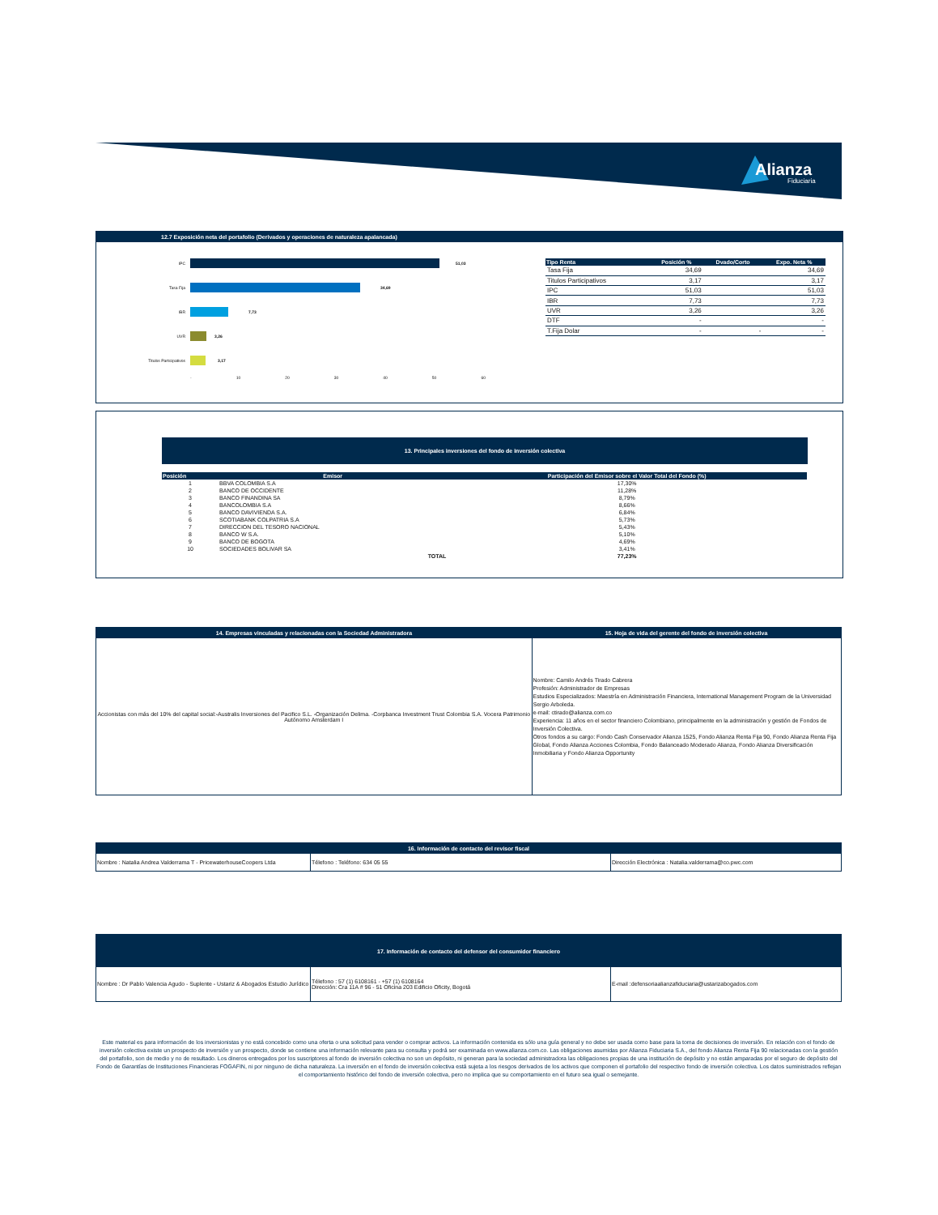Alianza
Fiduciaria
12.7 Exposición neta del portafolio (Derivados y operaciones de naturaleza apalancada)
IPC 51,03
Tasa Fija 34,69
IBR 7,73
UVR 3,26
Titulos Participativos
3,17
- 10 20 30 40 50 60
| Tipo Renta | Posición % | Dvado/Corto | Expo. Neta % |
| --- | --- | --- | --- |
| Tasa Fija | 34,69 | | 34,69 |
| Titulos Participativos | 3,17 | | 3,17 |
| IPC | 51,03 | | 51,03 |
| IBR | 7,73 | | 7,73 |
| UVR | 3,26 | | 3,26 |
| DTF | - | | - |
| T.Fija Dolar | - | - | - |
13. Principales inversiones del fondo de inversión colectiva
| Posición | Emisor | Participación del Emisor sobre el Valor Total del Fondo (%) |
| --- | --- | --- |
| 1 | BBVA COLOMBIA S.A | 17,30% |
| 2 | BANCO DE OCCIDENTE | 11,28% |
| 3 | BANCO FINANDINA SA | 8,79% |
| 4 | BANCOLOMBIA S.A | 8,66% |
| 5 | BANCO DAVIVIENDA S.A. | 6,84% |
| 6 | SCOTIABANK COLPATRIA S.A | 5,73% |
| 7 | DIRECCION DEL TESORO NACIONAL | 5,43% |
| 8 | BANCO W S.A. | 5,10% |
| 9 | BANCO DE BOGOTA | 4,69% |
| 10 | SOCIEDADES BOLIVAR SA | 3,41% |
| | TOTAL | 77,23% |
| 14. Empresas vinculadas y relacionadas con la Sociedad Administradora | 15. Hoja de vida del gerente del fondo de inversión colectiva |
| --- | --- |
| Accionistas con más del 10% del capital social:-Australis Inversiones del Pacifico S.L. -Organización Delima. -Corpbanca Investment Trust Colombia S.A. Vocera Patrimonio Autónomo Amsterdam I | Nombre: Camilo Andrés Tirado Cabrera Profesión: Administrador de Empresas Estudios Especializados: Maestría en Administración Financiera, International Management Program de la Universidad Sergio Arboleda. e-mail: ctirado@alianza.com.co Experiencia: 11 años en el sector financiero Colombiano, principalmente en la administración y gestión de Fondos de Inversión Colectiva. Otros fondos a su cargo: Fondo Cash Conservador Alianza 1525, Fondo Alianza Renta Fija 90, Fondo Alianza Renta Fija Global, Fondo Alianza Acciones Colombia, Fondo Balanceado Moderado Alianza, Fondo Alianza Diversificación Inmobiliaria y Fondo Alianza Opportunity |
| 16. Información de contacto del revisor fiscal | | |
| --- | --- | --- |
| Nombre : Natalia Andrea Valderrama T - PricewaterhouseCoopers Ltda | Télefono : Teléfono: 634 05 55 | Dirección Electrónica : Natalia.valderrama@co.pwc.com |
| 17. Información de contacto del defensor del consumidor financiero | | |
| --- | --- | --- |
| Nombre : Dr Pablo Valencia Agudo - Suplente - Ustariz & Abogados Estudio Jurídico | Télefono : 57 (1) 6108161 - +57 (1) 6108164 Dirección: Cra 11A # 96 - 51 Oficina 203 Edificio Oficity, Bogotá | E-mail :defensoriaalianzafiduciaria@ustarizabogados.com |
Este material es para información de los inversionistas y no está concebido como una oferta o una solicitud para vender o comprar activos. La información contenida es sólo una guía general y no debe ser usada como base para la toma de decisiones de inversión. En relación con el fondo de inversión colectiva existe un prospecto de inversión y un prospecto, donde se contiene una información relevante para su consulta y podrá ser examinada en www.alianza.com.co. Las obligaciones asumidas por Alianza Fiduciaria S.A., del fondo Alianza Renta Fija 90 relacionadas con la gestión del portafolio, son de medio y no de resultado. Los dineros entregados por los suscriptores al fondo de inversión colectiva no son un depósito, ni generan para la sociedad administradora las obligaciones propias de una institución de depósito y no están amparadas por el seguro de depósito del Fondo de Garantías de Instituciones Financieras FOGAFIN, ni por ninguno de dicha naturaleza. La inversión en el fondo de inversión colectiva está sujeta a los riesgos derivados de los activos que componen el portafolio del respectivo fondo de inversión colectiva. Los datos suministrados reflejan el comportamiento histórico del fondo de inversión colectiva, pero no implica que su comportamiento en el futuro sea igual o semejante.